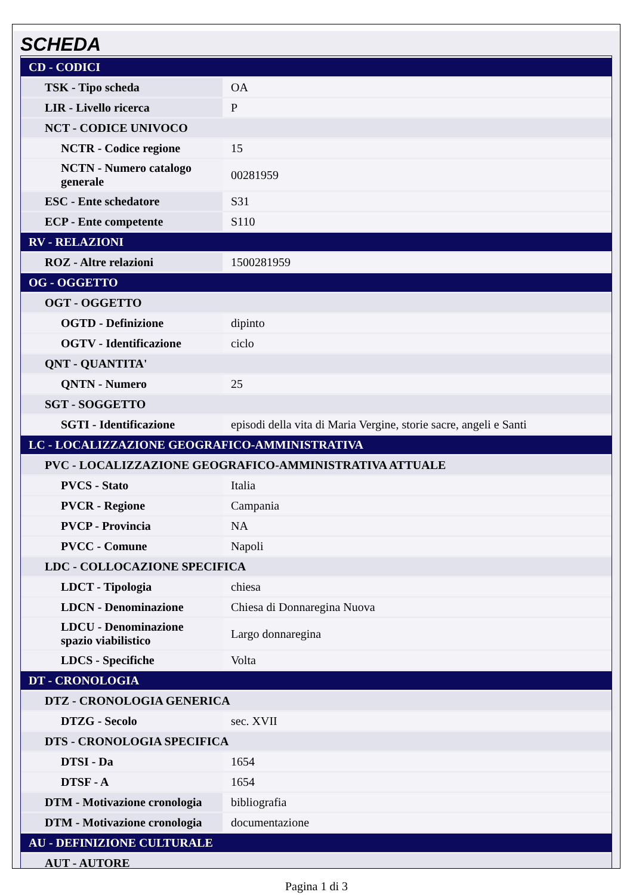SCHEDA
| CD - CODICI | |
| TSK - Tipo scheda | OA |
| LIR - Livello ricerca | P |
| NCT - CODICE UNIVOCO | |
| NCTR - Codice regione | 15 |
| NCTN - Numero catalogo generale | 00281959 |
| ESC - Ente schedatore | S31 |
| ECP - Ente competente | S110 |
| RV - RELAZIONI | |
| ROZ - Altre relazioni | 1500281959 |
| OG - OGGETTO | |
| OGT - OGGETTO | |
| OGTD - Definizione | dipinto |
| OGTV - Identificazione | ciclo |
| QNT - QUANTITA' | |
| QNTN - Numero | 25 |
| SGT - SOGGETTO | |
| SGTI - Identificazione | episodi della vita di Maria Vergine, storie sacre, angeli e Santi |
| LC - LOCALIZZAZIONE GEOGRAFICO-AMMINISTRATIVA | |
| PVC - LOCALIZZAZIONE GEOGRAFICO-AMMINISTRATIVA ATTUALE | |
| PVCS - Stato | Italia |
| PVCR - Regione | Campania |
| PVCP - Provincia | NA |
| PVCC - Comune | Napoli |
| LDC - COLLOCAZIONE SPECIFICA | |
| LDCT - Tipologia | chiesa |
| LDCN - Denominazione | Chiesa di Donnaregina Nuova |
| LDCU - Denominazione spazio viabilistico | Largo donnaregina |
| LDCS - Specifiche | Volta |
| DT - CRONOLOGIA | |
| DTZ - CRONOLOGIA GENERICA | |
| DTZG - Secolo | sec. XVII |
| DTS - CRONOLOGIA SPECIFICA | |
| DTSI - Da | 1654 |
| DTSF - A | 1654 |
| DTM - Motivazione cronologia | bibliografia |
| DTM - Motivazione cronologia | documentazione |
| AU - DEFINIZIONE CULTURALE | |
| AUT - AUTORE | |
Pagina 1 di 3